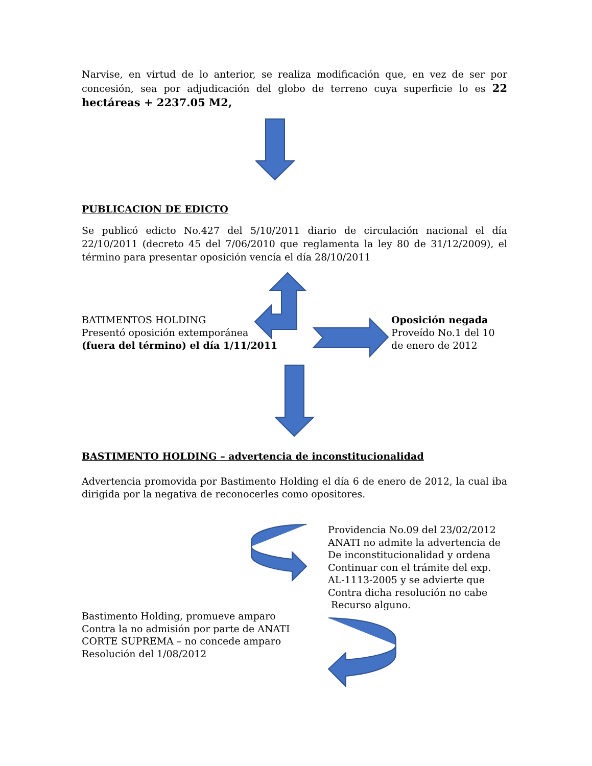Narvise, en virtud de lo anterior, se realiza modificación que, en vez de ser por concesión, sea por adjudicación del globo de terreno cuya superficie lo es 22 hectáreas + 2237.05 M2,
PUBLICACION DE EDICTO
Se publicó edicto No.427 del 5/10/2011 diario de circulación nacional el día 22/10/2011 (decreto 45 del 7/06/2010 que reglamenta la ley 80 de 31/12/2009), el término para presentar oposición vencía el día 28/10/2011
BATIMENTOS HOLDING
Presentó oposición extemporánea
(fuera del término) el día 1/11/2011
Oposición negada
Proveído No.1 del 10
de enero de 2012
BASTIMENTO HOLDING – advertencia de inconstitucionalidad
Advertencia promovida por Bastimento Holding el día 6 de enero de 2012, la cual iba dirigida por la negativa de reconocerles como opositores.
Providencia No.09 del 23/02/2012
ANATI no admite la advertencia de
De inconstitucionalidad y ordena
Continuar con el trámite del exp.
AL-1113-2005 y se advierte que
Contra dicha resolución no cabe
Recurso alguno.
Bastimento Holding, promueve amparo
Contra la no admisión por parte de ANATI
CORTE SUPREMA – no concede amparo
Resolución del 1/08/2012